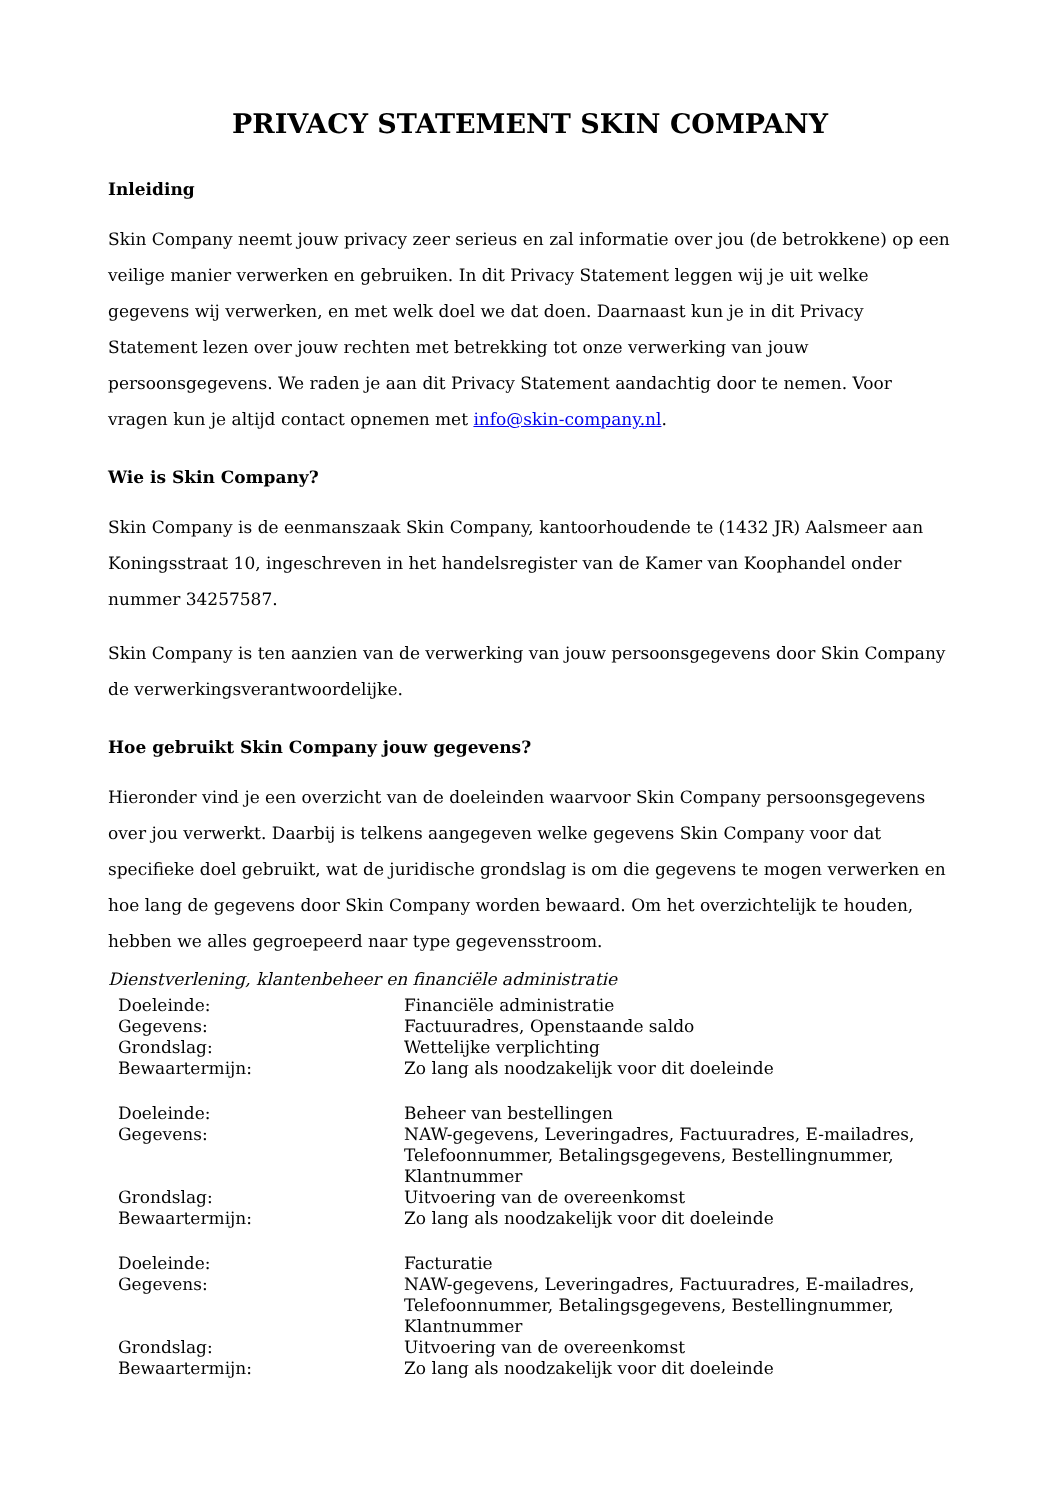PRIVACY STATEMENT SKIN COMPANY
Inleiding
Skin Company neemt jouw privacy zeer serieus en zal informatie over jou (de betrokkene) op een veilige manier verwerken en gebruiken. In dit Privacy Statement leggen wij je uit welke gegevens wij verwerken, en met welk doel we dat doen. Daarnaast kun je in dit Privacy Statement lezen over jouw rechten met betrekking tot onze verwerking van jouw persoonsgegevens. We raden je aan dit Privacy Statement aandachtig door te nemen. Voor vragen kun je altijd contact opnemen met info@skin-company.nl.
Wie is Skin Company?
Skin Company is de eenmanszaak Skin Company, kantoorhoudende te (1432 JR) Aalsmeer aan Koningsstraat 10, ingeschreven in het handelsregister van de Kamer van Koophandel onder nummer 34257587.
Skin Company is ten aanzien van de verwerking van jouw persoonsgegevens door Skin Company de verwerkingsverantwoordelijke.
Hoe gebruikt Skin Company jouw gegevens?
Hieronder vind je een overzicht van de doeleinden waarvoor Skin Company persoonsgegevens over jou verwerkt. Daarbij is telkens aangegeven welke gegevens Skin Company voor dat specifieke doel gebruikt, wat de juridische grondslag is om die gegevens te mogen verwerken en hoe lang de gegevens door Skin Company worden bewaard. Om het overzichtelijk te houden, hebben we alles gegroepeerd naar type gegevensstroom.
Dienstverlening, klantenbeheer en financiële administratie
| Doeleinde: | Financiële administratie |
| Gegevens: | Factuuradres, Openstaande saldo |
| Grondslag: | Wettelijke verplichting |
| Bewaartermijn: | Zo lang als noodzakelijk voor dit doeleinde |
| Doeleinde: | Beheer van bestellingen |
| Gegevens: | NAW-gegevens, Leveringadres, Factuuradres, E-mailadres, Telefoonnummer, Betalingsgegevens, Bestellingnummer, Klantnummer |
| Grondslag: | Uitvoering van de overeenkomst |
| Bewaartermijn: | Zo lang als noodzakelijk voor dit doeleinde |
| Doeleinde: | Facturatie |
| Gegevens: | NAW-gegevens, Leveringadres, Factuuradres, E-mailadres, Telefoonnummer, Betalingsgegevens, Bestellingnummer, Klantnummer |
| Grondslag: | Uitvoering van de overeenkomst |
| Bewaartermijn: | Zo lang als noodzakelijk voor dit doeleinde |